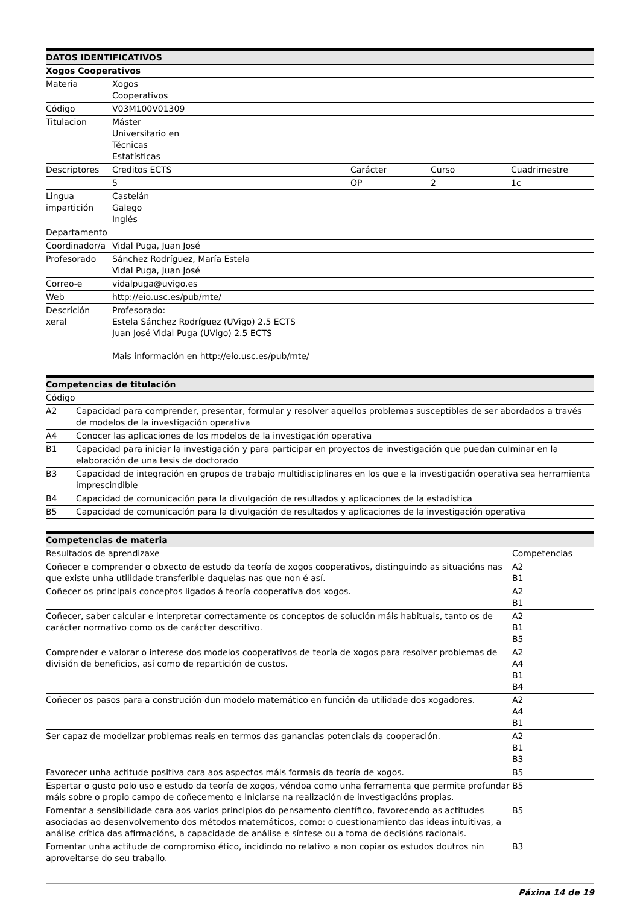| DATOS IDENTIFICATIVOS | | | | |
| --- | --- | --- | --- | --- |
| Xogos Cooperativos | | | | |
| Materia | Xogos Cooperativos | | | |
| Código | V03M100V01309 | | | |
| Titulacion | Máster Universitario en Técnicas Estatísticas | | | |
| Descriptores | Creditos ECTS | Carácter | Curso | Cuadrimestre |
| | 5 | OP | 2 | 1c |
| Lingua impartición | Castelán Galego Inglés | | | |
| Departamento | | | | |
| Coordinador/a | Vidal Puga, Juan José | | | |
| Profesorado | Sánchez Rodríguez, María Estela Vidal Puga, Juan José | | | |
| Correo-e | vidalpuga@uvigo.es | | | |
| Web | http://eio.usc.es/pub/mte/ | | | |
| Descrición xeral | Profesorado: Estela Sánchez Rodríguez (UVigo) 2.5 ECTS Juan José Vidal Puga (UVigo) 2.5 ECTS Mais información en http://eio.usc.es/pub/mte/ | | | |
| Competencias de titulación | |
| --- | --- |
| Código | |
| A2 | Capacidad para comprender, presentar, formular y resolver aquellos problemas susceptibles de ser abordados a través de modelos de la investigación operativa |
| A4 | Conocer las aplicaciones de los modelos de la investigación operativa |
| B1 | Capacidad para iniciar la investigación y para participar en proyectos de investigación que puedan culminar en la elaboración de una tesis de doctorado |
| B3 | Capacidad de integración en grupos de trabajo multidisciplinares en los que e la investigación operativa sea herramienta imprescindible |
| B4 | Capacidad de comunicación para la divulgación de resultados y aplicaciones de la estadística |
| B5 | Capacidad de comunicación para la divulgación de resultados y aplicaciones de la investigación operativa |
| Competencias de materia | |
| --- | --- |
| Resultados de aprendizaxe | Competencias |
| Coñecer e comprender o obxecto de estudo da teoría de xogos cooperativos, distinguindo as situacións nas que existe unha utilidade transferible daquelas nas que non é así. | A2 B1 |
| Coñecer os principais conceptos ligados á teoría cooperativa dos xogos. | A2 B1 |
| Coñecer, saber calcular e interpretar correctamente os conceptos de solución máis habituais, tanto os de carácter normativo como os de carácter descritivo. | A2 B1 B5 |
| Comprender e valorar o interese dos modelos cooperativos de teoría de xogos para resolver problemas de división de beneficios, así como de repartición de custos. | A2 A4 B1 B4 |
| Coñecer os pasos para a construción dun modelo matemático en función da utilidade dos xogadores. | A2 A4 B1 |
| Ser capaz de modelizar problemas reais en termos das ganancias potenciais da cooperación. | A2 B1 B3 |
| Favorecer unha actitude positiva cara aos aspectos máis formais da teoría de xogos. | B5 |
| Espertar o gusto polo uso e estudo da teoría de xogos, véndoa como unha ferramenta que permite profundar máis sobre o propio campo de coñecemento e iniciarse na realización de investigacións propias. | B5 |
| Fomentar a sensibilidade cara aos varios principios do pensamento científico, favorecendo as actitudes asociadas ao desenvolvemento dos métodos matemáticos, como: o cuestionamiento das ideas intuitivas, a análise crítica das afirmacións, a capacidade de análise e síntese ou a toma de decisións racionais. | B5 |
| Fomentar unha actitude de compromiso ético, incidindo no relativo a non copiar os estudos doutros nin aproveitarse do seu traballo. | B3 |
Páxina 14 de 19